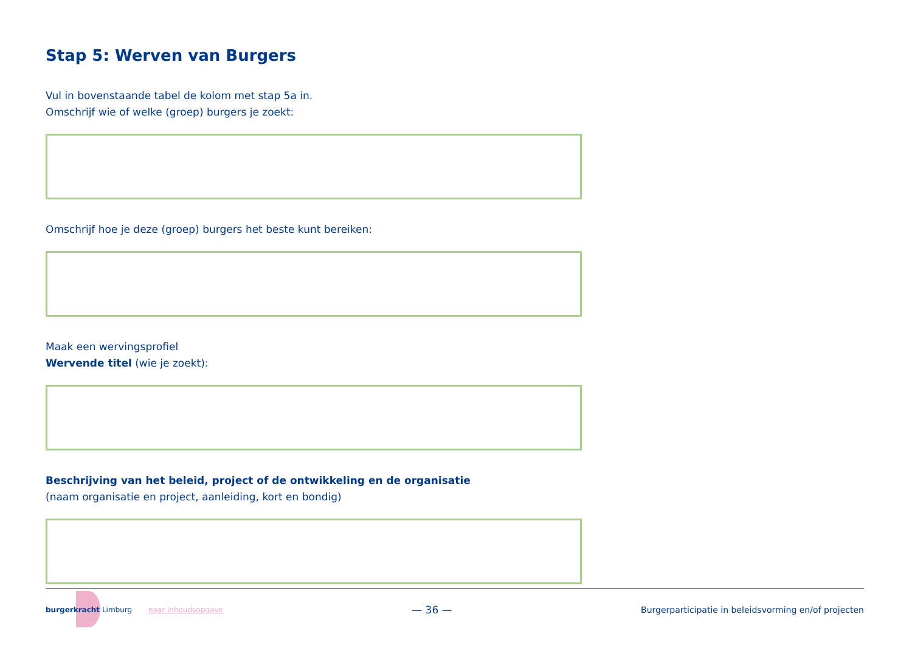Stap 5: Werven van Burgers
Vul in bovenstaande tabel de kolom met stap 5a in.
Omschrijf wie of welke (groep) burgers je zoekt:
Omschrijf hoe je deze (groep) burgers het beste kunt bereiken:
Maak een wervingsprofiel
Wervende titel (wie je zoekt):
Beschrijving van het beleid, project of de ontwikkeling en de organisatie
(naam organisatie en project, aanleiding, kort en bondig)
burgerkracht Limburg naar inhoudsopgave
— 36 —
Burgerparticipatie in beleidsvorming en/of projecten